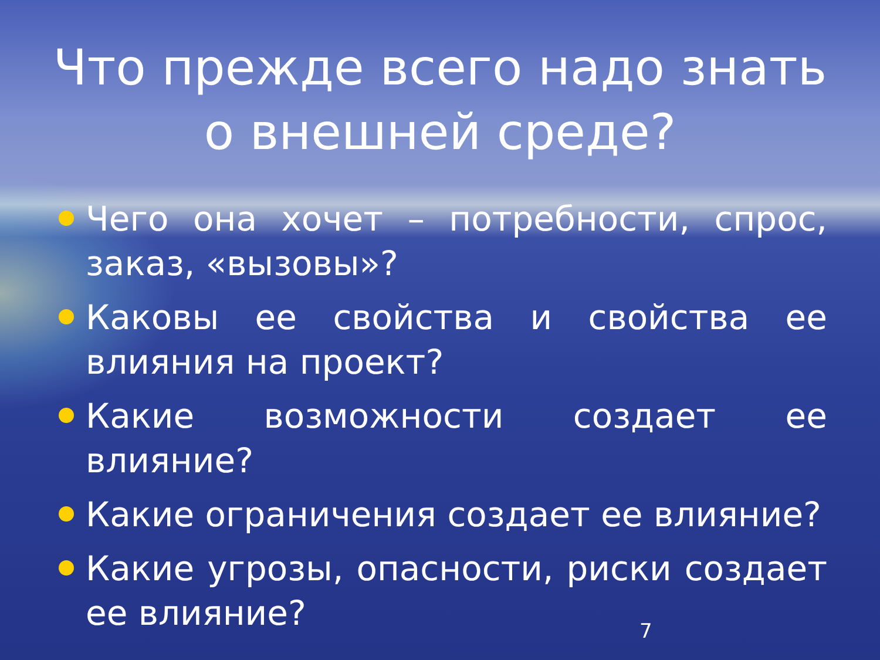Что прежде всего надо знать
о внешней среде?
Чего она хочет – потребности, спрос, заказ, «вызовы»?
Каковы ее свойства и свойства ее влияния на проект?
Какие возможности создает ее влияние?
Какие ограничения создает ее влияние?
Какие угрозы, опасности, риски создает ее влияние?
7